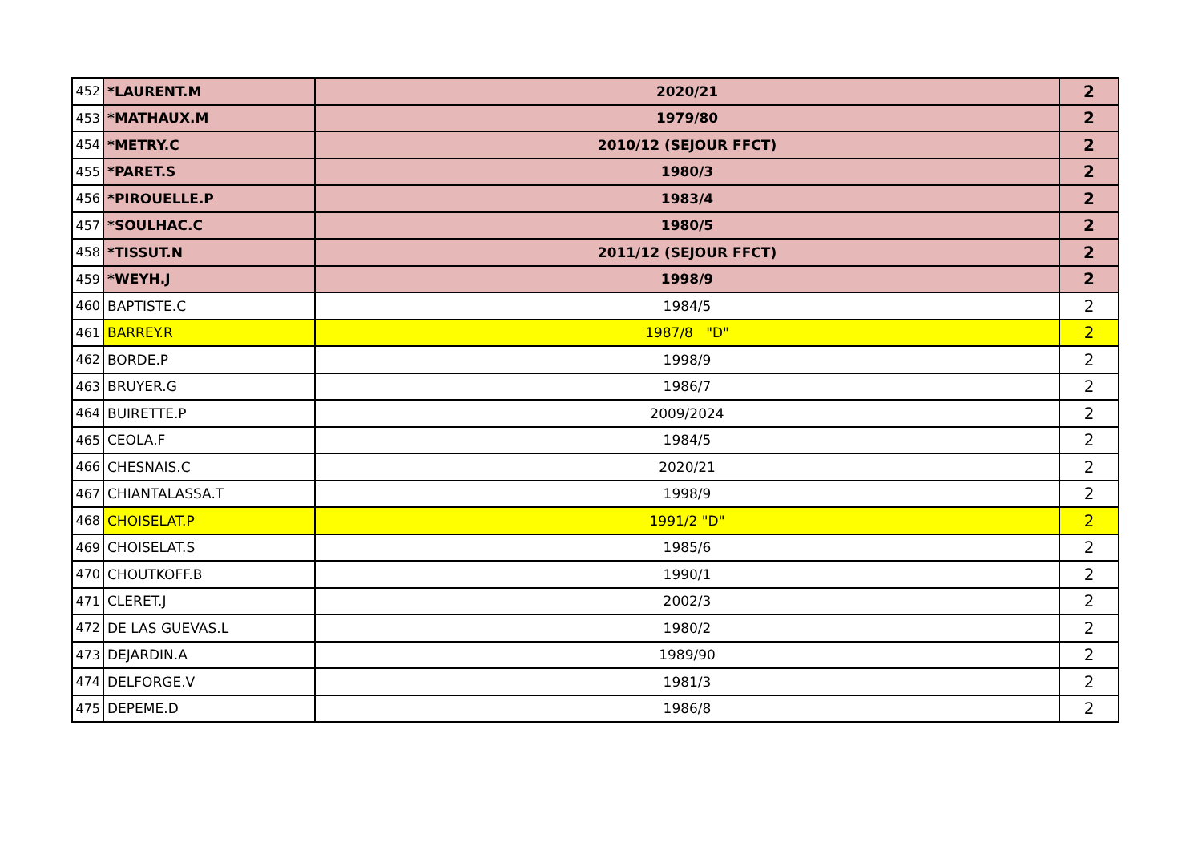| 452 | *LAURENT.M | 2020/21 | 2 |
| 453 | *MATHAUX.M | 1979/80 | 2 |
| 454 | *METRY.C | 2010/12 (SEJOUR FFCT) | 2 |
| 455 | *PARET.S | 1980/3 | 2 |
| 456 | *PIROUELLE.P | 1983/4 | 2 |
| 457 | *SOULHAC.C | 1980/5 | 2 |
| 458 | *TISSUT.N | 2011/12 (SEJOUR FFCT) | 2 |
| 459 | *WEYH.J | 1998/9 | 2 |
| 460 | BAPTISTE.C | 1984/5 | 2 |
| 461 | BARREY.R | 1987/8 "D" | 2 |
| 462 | BORDE.P | 1998/9 | 2 |
| 463 | BRUYER.G | 1986/7 | 2 |
| 464 | BUIRETTE.P | 2009/2024 | 2 |
| 465 | CEOLA.F | 1984/5 | 2 |
| 466 | CHESNAIS.C | 2020/21 | 2 |
| 467 | CHIANTALASSA.T | 1998/9 | 2 |
| 468 | CHOISELAT.P | 1991/2 "D" | 2 |
| 469 | CHOISELAT.S | 1985/6 | 2 |
| 470 | CHOUTKOFF.B | 1990/1 | 2 |
| 471 | CLERET.J | 2002/3 | 2 |
| 472 | DE LAS GUEVAS.L | 1980/2 | 2 |
| 473 | DEJARDIN.A | 1989/90 | 2 |
| 474 | DELFORGE.V | 1981/3 | 2 |
| 475 | DEPEME.D | 1986/8 | 2 |